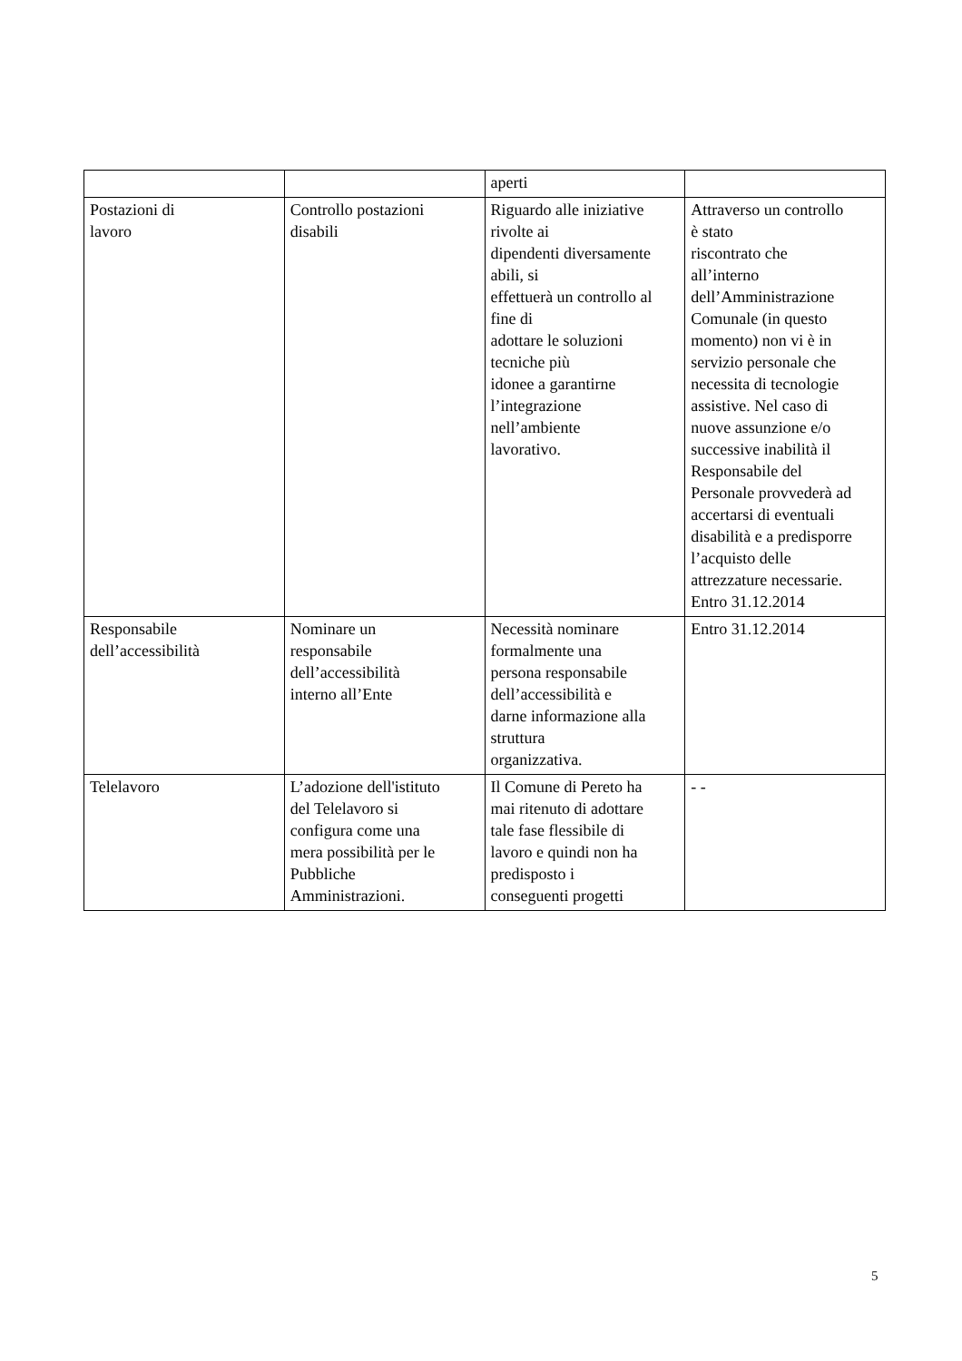| | | aperti | |
| Postazioni di lavoro | Controllo postazioni disabili | Riguardo alle iniziative rivolte ai dipendenti diversamente abili, si effettuerà un controllo al fine di adottare le soluzioni tecniche più idonee a garantirne l’integrazione nell’ambiente lavorativo. | Attraverso un controllo è stato riscontrato che all’interno dell’Amministrazione Comunale (in questo momento) non vi è in servizio personale che necessita di tecnologie assistive. Nel caso di nuove assunzione e/o successive inabilità il Responsabile del Personale provvederà ad accertarsi di eventuali disabilità e a predisporre l’acquisto delle attrezzature necessarie. Entro 31.12.2014 |
| Responsabile dell’accessibilità | Nominare un responsabile dell’accessibilità interno all’Ente | Necessità nominare formalmente una persona responsabile dell’accessibilità e darne informazione alla struttura organizzativa. | Entro 31.12.2014 |
| Telelavoro | L’adozione dell'istituto del Telelavoro si configura come una mera possibilità per le Pubbliche Amministrazioni. | Il Comune di Pereto ha mai ritenuto di adottare tale fase flessibile di lavoro e quindi non ha predisposto i conseguenti progetti | - - |
5